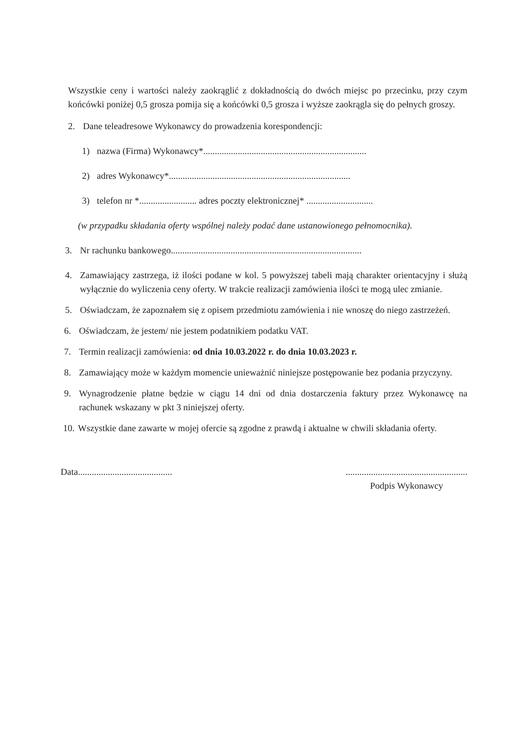Wszystkie ceny i wartości należy zaokrąglić z dokładnością do dwóch miejsc po przecinku, przy czym końcówki poniżej 0,5 grosza pomija się a końcówki 0,5 grosza i wyższe zaokrągla się do pełnych groszy.
2. Dane teleadresowe Wykonawcy do prowadzenia korespondencji:
1) nazwa (Firma) Wykonawcy*.......................................................................
2) adres Wykonawcy*...............................................................................
3) telefon nr *......................... adres poczty elektronicznej* .............................
(w przypadku składania oferty wspólnej należy podać dane ustanowionego pełnomocnika).
3. Nr rachunku bankowego...................................................................................
4. Zamawiający zastrzega, iż ilości podane w kol. 5 powyższej tabeli mają charakter orientacyjny i służą wyłącznie do wyliczenia ceny oferty. W trakcie realizacji zamówienia ilości te mogą ulec zmianie.
5. Oświadczam, że zapoznałem się z opisem przedmiotu zamówienia i nie wnoszę do niego zastrzeżeń.
6. Oświadczam, że jestem/ nie jestem podatnikiem podatku VAT.
7. Termin realizacji zamówienia: od dnia 10.03.2022 r. do dnia 10.03.2023 r.
8. Zamawiający może w każdym momencie unieważnić niniejsze postępowanie bez podania przyczyny.
9. Wynagrodzenie płatne będzie w ciągu 14 dni od dnia dostarczenia faktury przez Wykonawcę na rachunek wskazany w pkt 3 niniejszej oferty.
10. Wszystkie dane zawarte w mojej ofercie są zgodne z prawdą i aktualne w chwili składania oferty.
Data.........................................
.....................................................
Podpis Wykonawcy